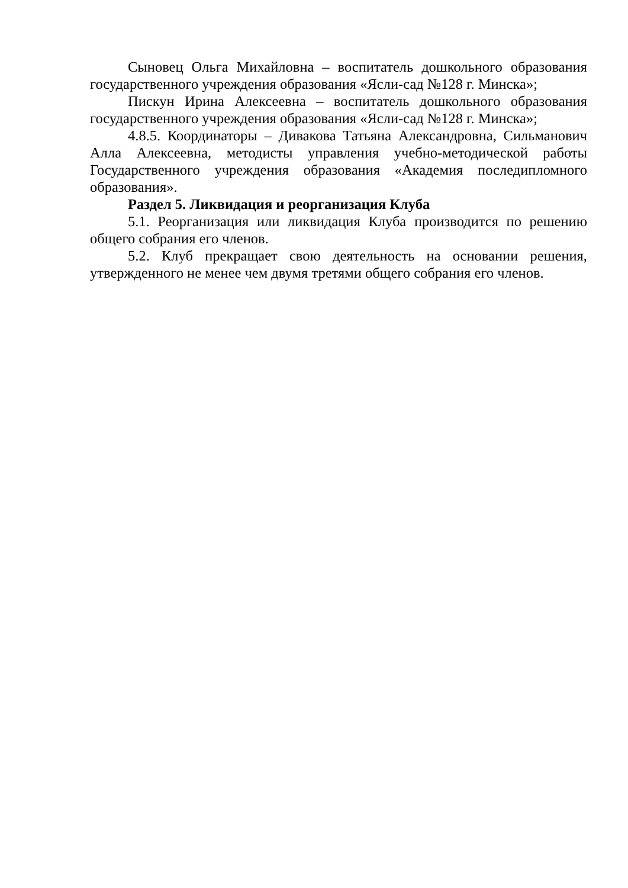Сыновец Ольга Михайловна – воспитатель дошкольного образования государственного учреждения образования «Ясли-сад №128 г. Минска»;
Пискун Ирина Алексеевна – воспитатель дошкольного образования государственного учреждения образования «Ясли-сад №128 г. Минска»;
4.8.5. Координаторы – Дивакова Татьяна Александровна, Сильманович Алла Алексеевна, методисты управления учебно-методической работы Государственного учреждения образования «Академия последипломного образования».
Раздел 5. Ликвидация и реорганизация Клуба
5.1. Реорганизация или ликвидация Клуба производится по решению общего собрания его членов.
5.2. Клуб прекращает свою деятельность на основании решения, утвержденного не менее чем двумя третями общего собрания его членов.